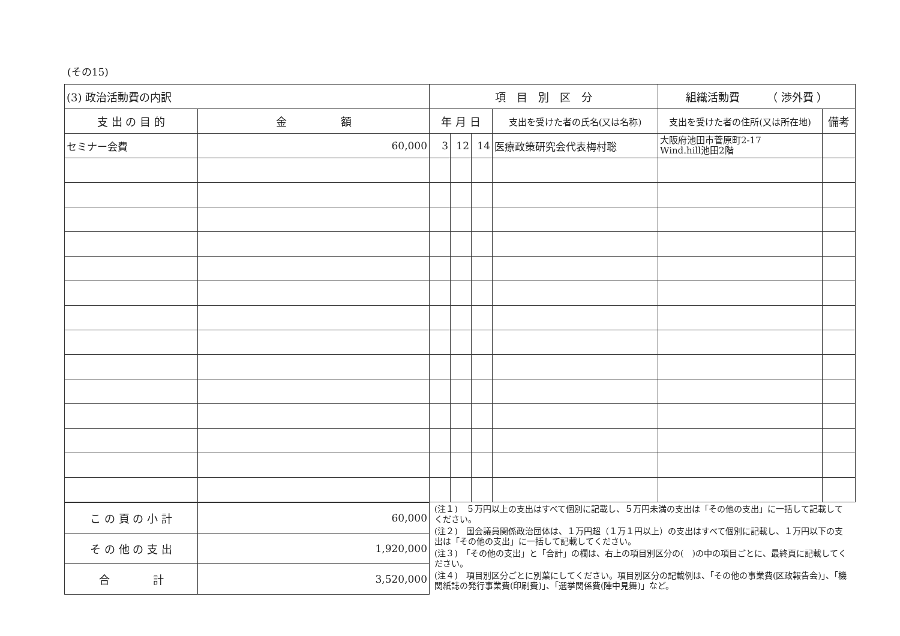(その15)
| (3) 政治活動費の内訳 | | 項 目 別 区 分 | | | | 組織活動費 （ 渉外費 ） | |
| --- | --- | --- | --- | --- | --- | --- | --- |
| 支 出 の 目 的 | 金 額 | 年 月 日 | | | 支出を受けた者の氏名(又は名称) | 支出を受けた者の住所(又は所在地) | 備考 |
| セミナー会費 | 60,000 | 3 | 12 | 14 | 医療政策研究会代表梅村聡 | 大阪府池田市菅原町2-17 Wind.hill池田2階 | |
| こ の 頁 の 小 計 | 60,000 |
| そ の 他 の 支 出 | 1,920,000 |
| 合 計 | 3,520,000 |
(注１)　５万円以上の支出はすべて個別に記載し、５万円未満の支出は「その他の支出」に一括して記載してください。
(注２)　国会議員関係政治団体は、１万円超（１万１円以上）の支出はすべて個別に記載し、１万円以下の支出は「その他の支出」に一括して記載してください。
(注３)　「その他の支出」と「合計」の欄は、右上の項目別区分の(　)の中の項目ごとに、最終頁に記載してください。
(注４)　項目別区分ごとに別葉にしてください。項目別区分の記載例は、「その他の事業費(区政報告会)」、「機関紙誌の発行事業費(印刷費)」、「選挙関係費(陣中見舞)」など。